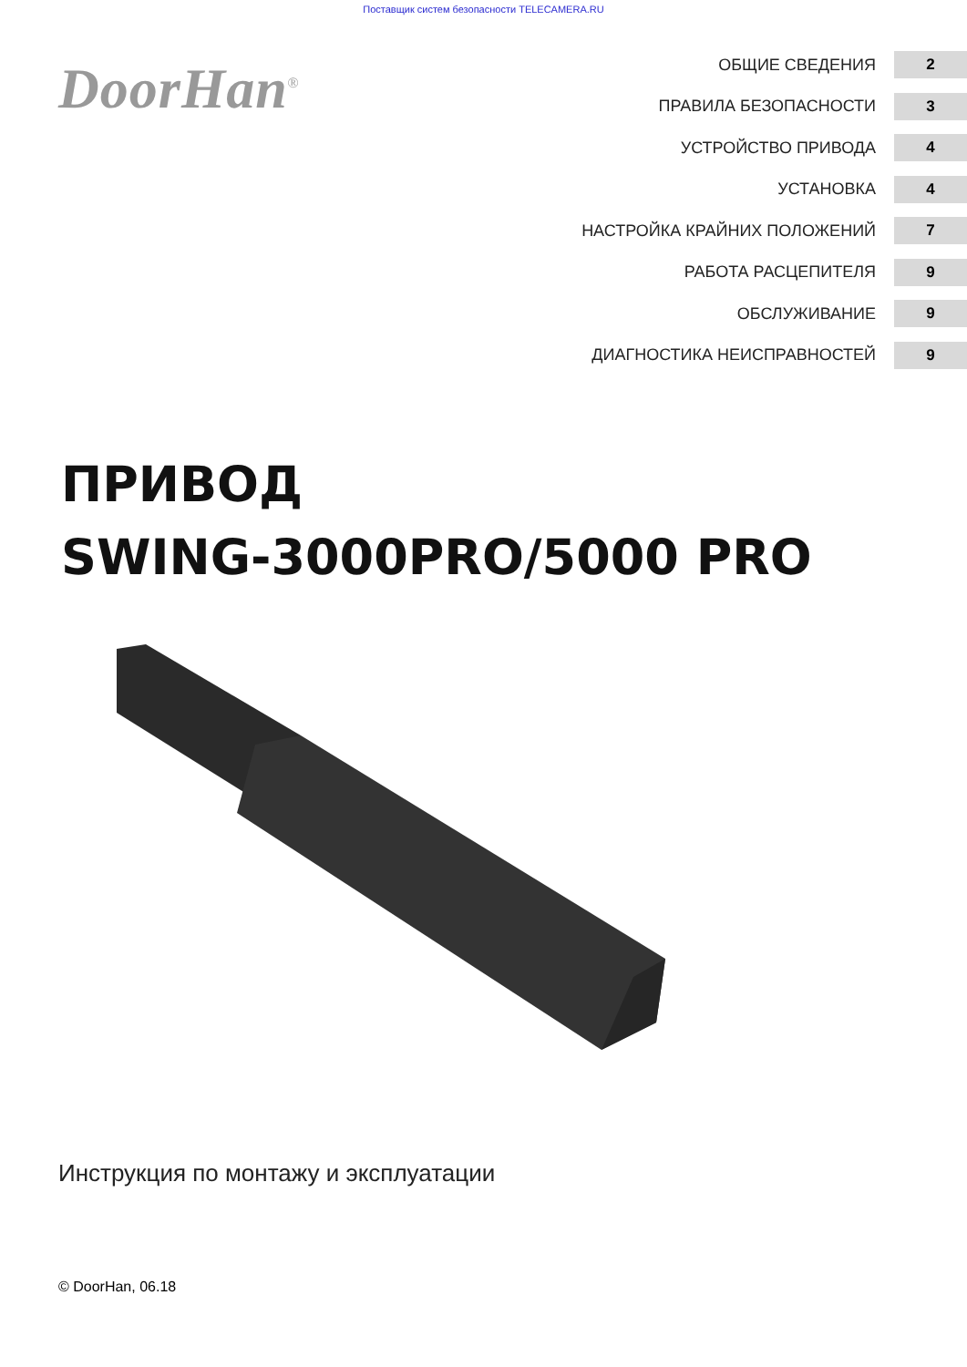Поставщик систем безопасности TELECAMERA.RU
DoorHan<sup>®</sup>
ОБЩИЕ СВЕДЕНИЯ 2
ПРАВИЛА БЕЗОПАСНОСТИ 3
УСТРОЙСТВО ПРИВОДА 4
УСТАНОВКА 4
НАСТРОЙКА КРАЙНИХ ПОЛОЖЕНИЙ 7
РАБОТА РАСЦЕПИТЕЛЯ 9
ОБСЛУЖИВАНИЕ 9
ДИАГНОСТИКА НЕИСПРАВНОСТЕЙ 9
ПРИВОД
SWING-3000PRO/5000 PRO
Инструкция по монтажу и эксплуатации
© DoorHan, 06.18